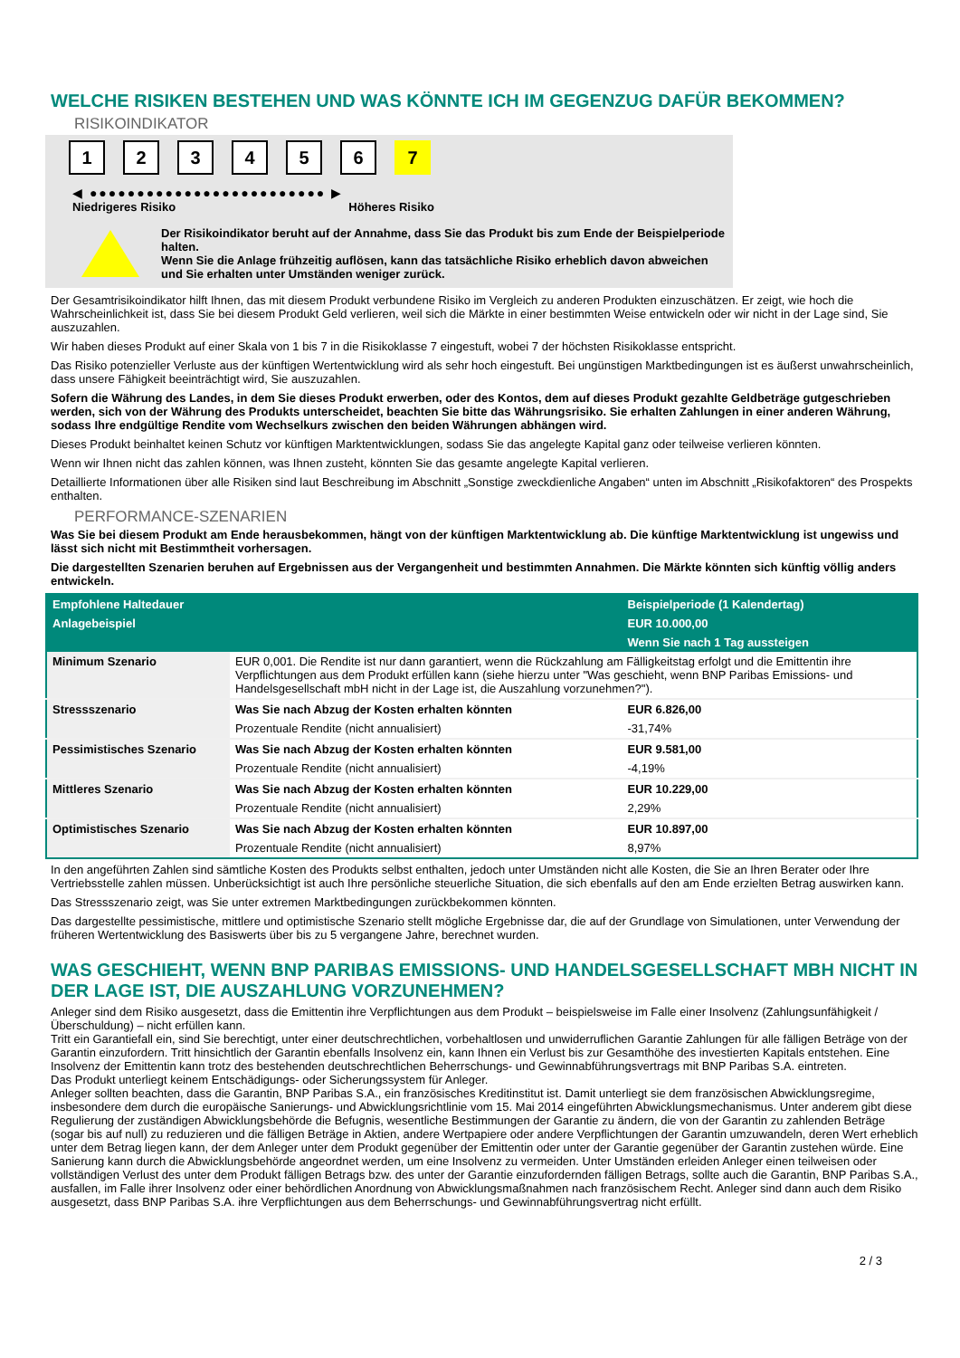WELCHE RISIKEN BESTEHEN UND WAS KÖNNTE ICH IM GEGENZUG DAFÜR BEKOMMEN?
RISIKOINDIKATOR
1 2 3 4 5 6 7
◀ ●●●●●●●●●●●●●●●●●●●●●●●●● ▶
Niedrigeres Risiko Höheres Risiko
Der Risikoindikator beruht auf der Annahme, dass Sie das Produkt bis zum Ende der Beispielperiode halten.
Wenn Sie die Anlage frühzeitig auflösen, kann das tatsächliche Risiko erheblich davon abweichen und Sie erhalten unter Umständen weniger zurück.
Der Gesamtrisikoindikator hilft Ihnen, das mit diesem Produkt verbundene Risiko im Vergleich zu anderen Produkten einzuschätzen. Er zeigt, wie hoch die Wahrscheinlichkeit ist, dass Sie bei diesem Produkt Geld verlieren, weil sich die Märkte in einer bestimmten Weise entwickeln oder wir nicht in der Lage sind, Sie auszuzahlen.
Wir haben dieses Produkt auf einer Skala von 1 bis 7 in die Risikoklasse 7 eingestuft, wobei 7 der höchsten Risikoklasse entspricht.
Das Risiko potenzieller Verluste aus der künftigen Wertentwicklung wird als sehr hoch eingestuft. Bei ungünstigen Marktbedingungen ist es äußerst unwahrscheinlich, dass unsere Fähigkeit beeinträchtigt wird, Sie auszuzahlen.
Sofern die Währung des Landes, in dem Sie dieses Produkt erwerben, oder des Kontos, dem auf dieses Produkt gezahlte Geldbeträge gutgeschrieben werden, sich von der Währung des Produkts unterscheidet, beachten Sie bitte das Währungsrisiko. Sie erhalten Zahlungen in einer anderen Währung, sodass Ihre endgültige Rendite vom Wechselkurs zwischen den beiden Währungen abhängen wird.
Dieses Produkt beinhaltet keinen Schutz vor künftigen Marktentwicklungen, sodass Sie das angelegte Kapital ganz oder teilweise verlieren könnten.
Wenn wir Ihnen nicht das zahlen können, was Ihnen zusteht, könnten Sie das gesamte angelegte Kapital verlieren.
Detaillierte Informationen über alle Risiken sind laut Beschreibung im Abschnitt „Sonstige zweckdienliche Angaben“ unten im Abschnitt „Risikofaktoren“ des Prospekts enthalten.
PERFORMANCE-SZENARIEN
Was Sie bei diesem Produkt am Ende herausbekommen, hängt von der künftigen Marktentwicklung ab. Die künftige Marktentwicklung ist ungewiss und lässt sich nicht mit Bestimmtheit vorhersagen.
Die dargestellten Szenarien beruhen auf Ergebnissen aus der Vergangenheit und bestimmten Annahmen. Die Märkte könnten sich künftig völlig anders entwickeln.
| Empfohlene Haltedauer | | Beispielperiode (1 Kalendertag) |
| --- | --- | --- |
| Anlagebeispiel | | EUR 10.000,00 |
| | | Wenn Sie nach 1 Tag aussteigen |
| Minimum Szenario | EUR 0,001. Die Rendite ist nur dann garantiert, wenn die Rückzahlung am Fälligkeitstag erfolgt und die Emittentin ihre Verpflichtungen aus dem Produkt erfüllen kann (siehe hierzu unter "Was geschieht, wenn BNP Paribas Emissions- und Handelsgesellschaft mbH nicht in der Lage ist, die Auszahlung vorzunehmen?"). | |
| Stressszenario | Was Sie nach Abzug der Kosten erhalten könnten | EUR 6.826,00 |
| | Prozentuale Rendite (nicht annualisiert) | -31,74% |
| Pessimistisches Szenario | Was Sie nach Abzug der Kosten erhalten könnten | EUR 9.581,00 |
| | Prozentuale Rendite (nicht annualisiert) | -4,19% |
| Mittleres Szenario | Was Sie nach Abzug der Kosten erhalten könnten | EUR 10.229,00 |
| | Prozentuale Rendite (nicht annualisiert) | 2,29% |
| Optimistisches Szenario | Was Sie nach Abzug der Kosten erhalten könnten | EUR 10.897,00 |
| | Prozentuale Rendite (nicht annualisiert) | 8,97% |
In den angeführten Zahlen sind sämtliche Kosten des Produkts selbst enthalten, jedoch unter Umständen nicht alle Kosten, die Sie an Ihren Berater oder Ihre Vertriebsstelle zahlen müssen. Unberücksichtigt ist auch Ihre persönliche steuerliche Situation, die sich ebenfalls auf den am Ende erzielten Betrag auswirken kann.
Das Stressszenario zeigt, was Sie unter extremen Marktbedingungen zurückbekommen könnten.
Das dargestellte pessimistische, mittlere und optimistische Szenario stellt mögliche Ergebnisse dar, die auf der Grundlage von Simulationen, unter Verwendung der früheren Wertentwicklung des Basiswerts über bis zu 5 vergangene Jahre, berechnet wurden.
WAS GESCHIEHT, WENN BNP PARIBAS EMISSIONS- UND HANDELSGESELLSCHAFT MBH NICHT IN DER LAGE IST, DIE AUSZAHLUNG VORZUNEHMEN?
Anleger sind dem Risiko ausgesetzt, dass die Emittentin ihre Verpflichtungen aus dem Produkt – beispielsweise im Falle einer Insolvenz (Zahlungsunfähigkeit / Überschuldung) – nicht erfüllen kann.
Tritt ein Garantiefall ein, sind Sie berechtigt, unter einer deutschrechtlichen, vorbehaltlosen und unwiderruflichen Garantie Zahlungen für alle fälligen Beträge von der Garantin einzufordern. Tritt hinsichtlich der Garantin ebenfalls Insolvenz ein, kann Ihnen ein Verlust bis zur Gesamthöhe des investierten Kapitals entstehen. Eine Insolvenz der Emittentin kann trotz des bestehenden deutschrechtlichen Beherrschungs- und Gewinnabführungsvertrags mit BNP Paribas S.A. eintreten.
Das Produkt unterliegt keinem Entschädigungs- oder Sicherungssystem für Anleger.
Anleger sollten beachten, dass die Garantin, BNP Paribas S.A., ein französisches Kreditinstitut ist. Damit unterliegt sie dem französischen Abwicklungsregime, insbesondere dem durch die europäische Sanierungs- und Abwicklungsrichtlinie vom 15. Mai 2014 eingeführten Abwicklungsmechanismus. Unter anderem gibt diese Regulierung der zuständigen Abwicklungsbehörde die Befugnis, wesentliche Bestimmungen der Garantie zu ändern, die von der Garantin zu zahlenden Beträge (sogar bis auf null) zu reduzieren und die fälligen Beträge in Aktien, andere Wertpapiere oder andere Verpflichtungen der Garantin umzuwandeln, deren Wert erheblich unter dem Betrag liegen kann, der dem Anleger unter dem Produkt gegenüber der Emittentin oder unter der Garantie gegenüber der Garantin zustehen würde. Eine Sanierung kann durch die Abwicklungsbehörde angeordnet werden, um eine Insolvenz zu vermeiden. Unter Umständen erleiden Anleger einen teilweisen oder vollständigen Verlust des unter dem Produkt fälligen Betrags bzw. des unter der Garantie einzufordernden fälligen Betrags, sollte auch die Garantin, BNP Paribas S.A., ausfallen, im Falle ihrer Insolvenz oder einer behördlichen Anordnung von Abwicklungsmaßnahmen nach französischem Recht. Anleger sind dann auch dem Risiko ausgesetzt, dass BNP Paribas S.A. ihre Verpflichtungen aus dem Beherrschungs- und Gewinnabführungsvertrag nicht erfüllt.
2 / 3